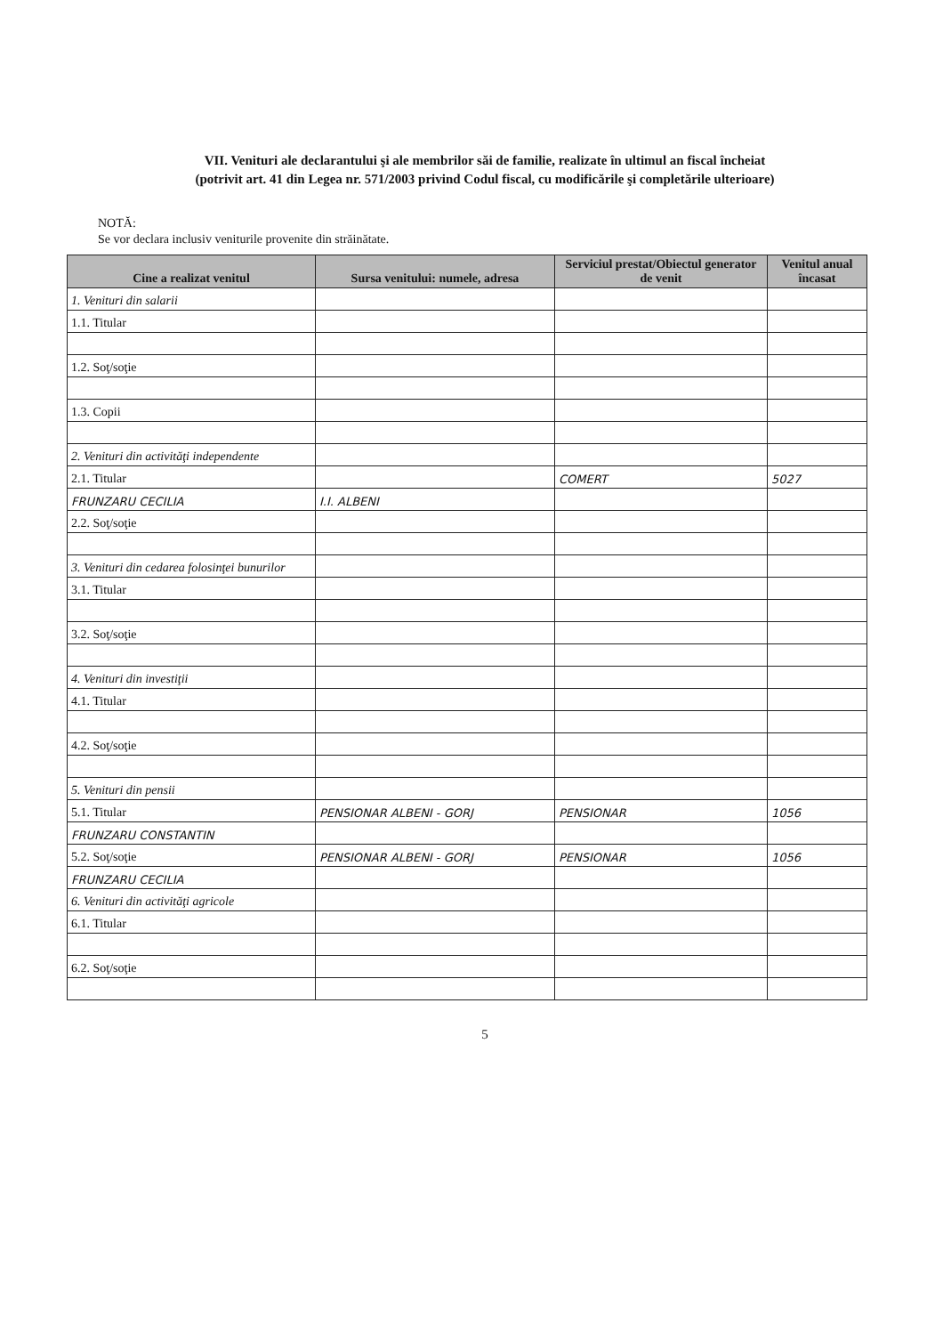VII. Venituri ale declarantului şi ale membrilor săi de familie, realizate în ultimul an fiscal încheiat
(potrivit art. 41 din Legea nr. 571/2003 privind Codul fiscal, cu modificările şi completările ulterioare)
NOTĂ:
Se vor declara inclusiv veniturile provenite din străinătate.
| Cine a realizat venitul | Sursa venitului: numele, adresa | Serviciul prestat/Obiectul generator de venit | Venitul anual încasat |
| --- | --- | --- | --- |
| 1. Venituri din salarii | | | |
| 1.1. Titular | | | |
| 1.2. Soţ/soţie | | | |
| 1.3. Copii | | | |
| 2. Venituri din activităţi independente | | | |
| 2.1. Titular | | COMERT | 5027 |
| FRUNZARU CECILIA | I.I. ALBENI | | |
| 2.2. Soţ/soţie | | | |
| 3. Venituri din cedarea folosinţei bunurilor | | | |
| 3.1. Titular | | | |
| 3.2. Soţ/soţie | | | |
| 4. Venituri din investiţii | | | |
| 4.1. Titular | | | |
| 4.2. Soţ/soţie | | | |
| 5. Venituri din pensii | | | |
| 5.1. Titular | PENSIONAR ALBENI - GORJ | PENSIONAR | 1056 |
| FRUNZARU CONSTANTIN | | | |
| 5.2. Soţ/soţie | PENSIONAR ALBENI - GORJ | PENSIONAR | 1056 |
| FRUNZARU CECILIA | | | |
| 6. Venituri din activităţi agricole | | | |
| 6.1. Titular | | | |
| 6.2. Soţ/soţie | | | |
5